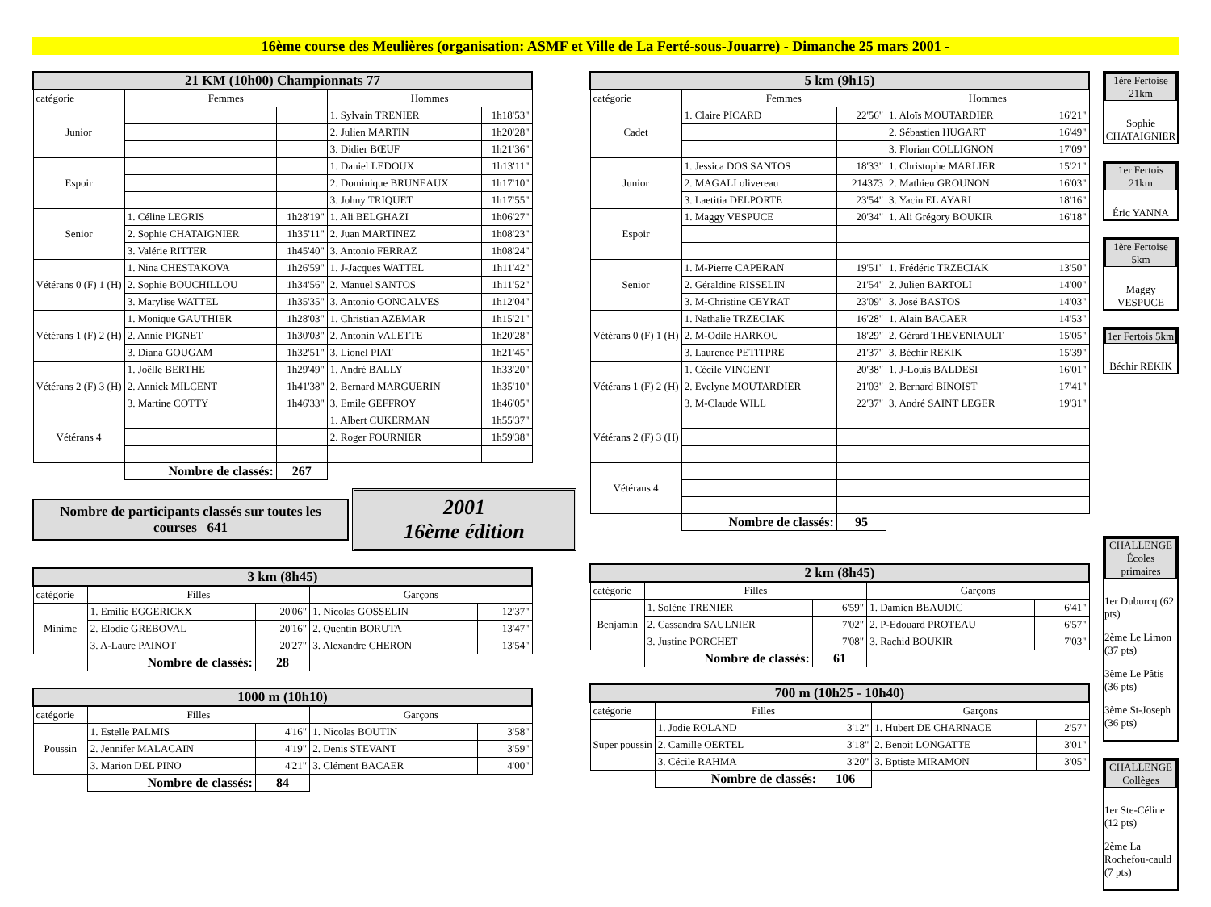16ème course des Meulières (organisation: ASMF et Ville de La Ferté-sous-Jouarre) - Dimanche 25 mars 2001 -
| 21 KM (10h00) Championnats 77 | | | | |
| --- | --- | --- | --- | --- |
| catégorie | Femmes | | Hommes | |
| Junior | | | 1. Sylvain TRENIER | 1h18'53" |
| | | | 2. Julien MARTIN | 1h20'28" |
| | | | 3. Didier BŒUF | 1h21'36" |
| Espoir | | | 1. Daniel LEDOUX | 1h13'11" |
| | | | 2. Dominique BRUNEAUX | 1h17'10" |
| | | | 3. Johny TRIQUET | 1h17'55" |
| Senior | 1. Céline LEGRIS | 1h28'19" | 1. Ali BELGHAZI | 1h06'27" |
| | 2. Sophie CHATAIGNIER | 1h35'11" | 2. Juan MARTINEZ | 1h08'23" |
| | 3. Valérie RITTER | 1h45'40" | 3. Antonio FERRAZ | 1h08'24" |
| Vétérans 0 (F) 1 (H) | 1. Nina CHESTAKOVA | 1h26'59" | 1. J-Jacques WATTEL | 1h11'42" |
| | 2. Sophie BOUCHILLOU | 1h34'56" | 2. Manuel SANTOS | 1h11'52" |
| | 3. Marylise WATTEL | 1h35'35" | 3. Antonio GONCALVES | 1h12'04" |
| Vétérans 1 (F) 2 (H) | 1. Monique GAUTHIER | 1h28'03" | 1. Christian AZEMAR | 1h15'21" |
| | 2. Annie PIGNET | 1h30'03" | 2. Antonin VALETTE | 1h20'28" |
| | 3. Diana GOUGAM | 1h32'51" | 3. Lionel PIAT | 1h21'45" |
| Vétérans 2 (F) 3 (H) | 1. Joëlle BERTHE | 1h29'49" | 1. André BALLY | 1h33'20" |
| | 2. Annick MILCENT | 1h41'38" | 2. Bernard MARGUERIN | 1h35'10" |
| | 3. Martine COTTY | 1h46'33" | 3. Emile GEFFROY | 1h46'05" |
| Vétérans 4 | | | 1. Albert CUKERMAN | 1h55'37" |
| | | | 2. Roger FOURNIER | 1h59'38" |
| | Nombre de classés: | 267 | | |
Nombre de participants classés sur toutes les courses 641
2001
16ème édition
| 3 km (8h45) | | | | |
| --- | --- | --- | --- | --- |
| catégorie | Filles | | Garçons | |
| Minime | 1. Emilie EGGERICKX | 20'06" | 1. Nicolas GOSSELIN | 12'37" |
| | 2. Elodie GREBOVAL | 20'16" | 2. Quentin BORUTA | 13'47" |
| | 3. A-Laure PAINOT | 20'27" | 3. Alexandre CHERON | 13'54" |
| | Nombre de classés: | 28 | | |
| 1000 m (10h10) | | | | |
| --- | --- | --- | --- | --- |
| catégorie | Filles | | Garçons | |
| Poussin | 1. Estelle PALMIS | 4'16" | 1. Nicolas BOUTIN | 3'58" |
| | 2. Jennifer MALACAIN | 4'19" | 2. Denis STEVANT | 3'59" |
| | 3. Marion DEL PINO | 4'21" | 3. Clément BACAER | 4'00" |
| | Nombre de classés: | 84 | | |
| 5 km (9h15) | | | | |
| --- | --- | --- | --- | --- |
| catégorie | Femmes | | Hommes | |
| Cadet | 1. Claire PICARD | 22'56" | 1. Aloïs MOUTARDIER | 16'21" |
| | | | 2. Sébastien HUGART | 16'49" |
| | | | 3. Florian COLLIGNON | 17'09" |
| Junior | 1. Jessica DOS SANTOS | 18'33" | 1. Christophe MARLIER | 15'21" |
| | 2. MAGALI olivereau | 214373 | 2. Mathieu GROUNON | 16'03" |
| | 3. Laetitia DELPORTE | 23'54" | 3. Yacin EL AYARI | 18'16" |
| Espoir | 1. Maggy VESPUCE | 20'34" | 1. Ali Grégory BOUKIR | 16'18" |
| Senior | 1. M-Pierre CAPERAN | 19'51" | 1. Frédéric TRZECIAK | 13'50" |
| | 2. Géraldine RISSELIN | 21'54" | 2. Julien BARTOLI | 14'00" |
| | 3. M-Christine CEYRAT | 23'09" | 3. José BASTOS | 14'03" |
| Vétérans 0 (F) 1 (H) | 1. Nathalie TRZECIAK | 16'28" | 1. Alain BACAER | 14'53" |
| | 2. M-Odile HARKOU | 18'29" | 2. Gérard THEVENIAULT | 15'05" |
| | 3. Laurence PETITPRE | 21'37" | 3. Béchir REKIK | 15'39" |
| Vétérans 1 (F) 2 (H) | 1. Cécile VINCENT | 20'38" | 1. J-Louis BALDESI | 16'01" |
| | 2. Evelyne MOUTARDIER | 21'03" | 2. Bernard BINOIST | 17'41" |
| | 3. M-Claude WILL | 22'37" | 3. André SAINT LEGER | 19'31" |
| Vétérans 2 (F) 3 (H) | | | | |
| Vétérans 4 | | | | |
| | Nombre de classés: | 95 | | |
| 2 km (8h45) | | | | |
| --- | --- | --- | --- | --- |
| catégorie | Filles | | Garçons | |
| Benjamin | 1. Solène TRENIER | 6'59" | 1. Damien BEAUDIC | 6'41" |
| | 2. Cassandra SAULNIER | 7'02" | 2. P-Edouard PROTEAU | 6'57" |
| | 3. Justine PORCHET | 7'08" | 3. Rachid BOUKIR | 7'03" |
| | Nombre de classés: | 61 | | |
| 700 m (10h25 - 10h40) | | | | |
| --- | --- | --- | --- | --- |
| catégorie | Filles | | Garçons | |
| Super poussin | 1. Jodie ROLAND | 3'12" | 1. Hubert DE CHARNACE | 2'57" |
| | 2. Camille OERTEL | 3'18" | 2. Benoit LONGATTE | 3'01" |
| | 3. Cécile RAHMA | 3'20" | 3. Bptiste MIRAMON | 3'05" |
| | Nombre de classés: | 106 | | |
1ère Fertoise 21km
Sophie CHATAIGNIER
1er Fertois 21km
Éric YANNA
1ère Fertoise 5km
Maggy VESPUCE
1er Fertois 5km
Béchir REKIK
CHALLENGE Écoles primaires
1er Duburcq (62 pts)
2ème Le Limon (37 pts)
3ème Le Pâtis (36 pts)
3ème St-Joseph (36 pts)
CHALLENGE Collèges
1er Ste-Céline (12 pts)
2ème La Rochefou-cauld (7 pts)